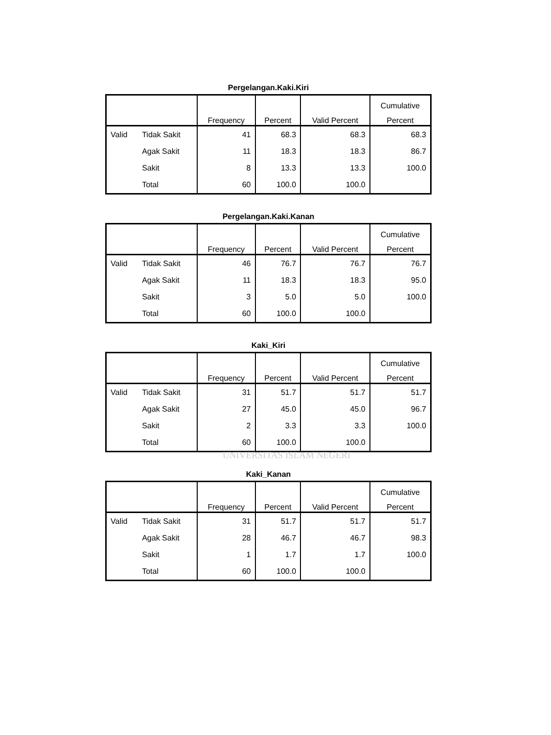Pergelangan.Kaki.Kiri
| | | Frequency | Percent | Valid Percent | Cumulative |
| --- | --- | --- | --- | --- | --- |
| | | | | | Percent |
| Valid | Tidak Sakit | 41 | 68.3 | 68.3 | 68.3 |
| | Agak Sakit | 11 | 18.3 | 18.3 | 86.7 |
| | Sakit | 8 | 13.3 | 13.3 | 100.0 |
| | Total | 60 | 100.0 | 100.0 | |
Pergelangan.Kaki.Kanan
| | | Frequency | Percent | Valid Percent | Cumulative |
| --- | --- | --- | --- | --- | --- |
| | | | | | Percent |
| Valid | Tidak Sakit | 46 | 76.7 | 76.7 | 76.7 |
| | Agak Sakit | 11 | 18.3 | 18.3 | 95.0 |
| | Sakit | 3 | 5.0 | 5.0 | 100.0 |
| | Total | 60 | 100.0 | 100.0 | |
Kaki_Kiri
| | | Frequency | Percent | Valid Percent | Cumulative |
| --- | --- | --- | --- | --- | --- |
| | | | | | Percent |
| Valid | Tidak Sakit | 31 | 51.7 | 51.7 | 51.7 |
| | Agak Sakit | 27 | 45.0 | 45.0 | 96.7 |
| | Sakit | 2 | 3.3 | 3.3 | 100.0 |
| | Total | 60 | 100.0 | 100.0 | |
UNIVERSITAS ISLAM NEGERI
Kaki_Kanan
| | | Frequency | Percent | Valid Percent | Cumulative |
| --- | --- | --- | --- | --- | --- |
| | | | | | Percent |
| Valid | Tidak Sakit | 31 | 51.7 | 51.7 | 51.7 |
| | Agak Sakit | 28 | 46.7 | 46.7 | 98.3 |
| | Sakit | 1 | 1.7 | 1.7 | 100.0 |
| | Total | 60 | 100.0 | 100.0 | |